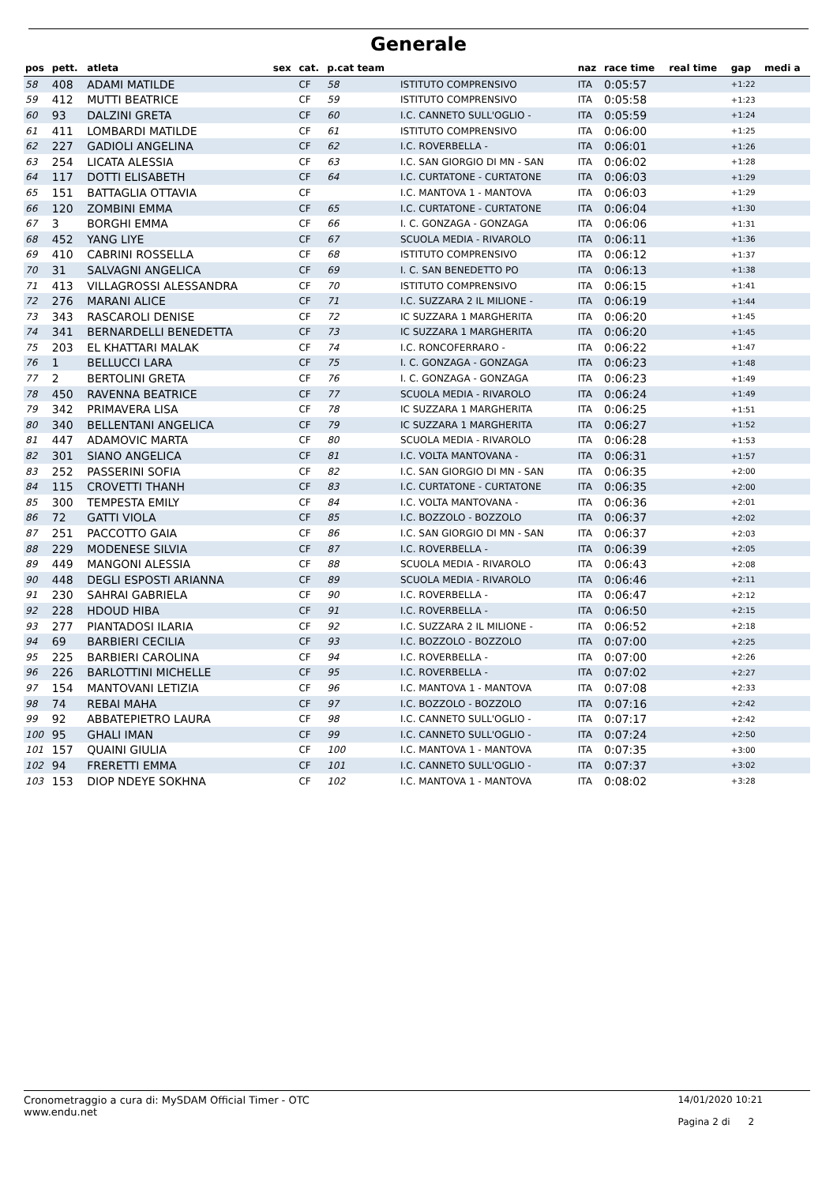Generale
| pos | pett. | atleta | sex | cat. | p.cat team | | naz | race time | real time | gap | medi a |
| --- | --- | --- | --- | --- | --- | --- | --- | --- | --- | --- | --- |
| 58 | 408 | ADAMI MATILDE | | CF | 58 | ISTITUTO COMPRENSIVO | ITA | 0:05:57 | | +1:22 | |
| 59 | 412 | MUTTI BEATRICE | | CF | 59 | ISTITUTO COMPRENSIVO | ITA | 0:05:58 | | +1:23 | |
| 60 | 93 | DALZINI GRETA | | CF | 60 | I.C. CANNETO SULL'OGLIO - | ITA | 0:05:59 | | +1:24 | |
| 61 | 411 | LOMBARDI MATILDE | | CF | 61 | ISTITUTO COMPRENSIVO | ITA | 0:06:00 | | +1:25 | |
| 62 | 227 | GADIOLI ANGELINA | | CF | 62 | I.C. ROVERBELLA - | ITA | 0:06:01 | | +1:26 | |
| 63 | 254 | LICATA ALESSIA | | CF | 63 | I.C. SAN GIORGIO DI MN - SAN | ITA | 0:06:02 | | +1:28 | |
| 64 | 117 | DOTTI ELISABETH | | CF | 64 | I.C. CURTATONE - CURTATONE | ITA | 0:06:03 | | +1:29 | |
| 65 | 151 | BATTAGLIA OTTAVIA | | CF | | I.C. MANTOVA 1 - MANTOVA | ITA | 0:06:03 | | +1:29 | |
| 66 | 120 | ZOMBINI EMMA | | CF | 65 | I.C. CURTATONE - CURTATONE | ITA | 0:06:04 | | +1:30 | |
| 67 | 3 | BORGHI EMMA | | CF | 66 | I. C. GONZAGA - GONZAGA | ITA | 0:06:06 | | +1:31 | |
| 68 | 452 | YANG LIYE | | CF | 67 | SCUOLA MEDIA - RIVAROLO | ITA | 0:06:11 | | +1:36 | |
| 69 | 410 | CABRINI ROSSELLA | | CF | 68 | ISTITUTO COMPRENSIVO | ITA | 0:06:12 | | +1:37 | |
| 70 | 31 | SALVAGNI ANGELICA | | CF | 69 | I. C. SAN BENEDETTO PO | ITA | 0:06:13 | | +1:38 | |
| 71 | 413 | VILLAGROSSI ALESSANDRA | | CF | 70 | ISTITUTO COMPRENSIVO | ITA | 0:06:15 | | +1:41 | |
| 72 | 276 | MARANI ALICE | | CF | 71 | I.C. SUZZARA 2 IL MILIONE - | ITA | 0:06:19 | | +1:44 | |
| 73 | 343 | RASCAROLI DENISE | | CF | 72 | IC SUZZARA 1 MARGHERITA | ITA | 0:06:20 | | +1:45 | |
| 74 | 341 | BERNARDELLI BENEDETTA | | CF | 73 | IC SUZZARA 1 MARGHERITA | ITA | 0:06:20 | | +1:45 | |
| 75 | 203 | EL KHATTARI MALAK | | CF | 74 | I.C. RONCOFERRARO - | ITA | 0:06:22 | | +1:47 | |
| 76 | 1 | BELLUCCI LARA | | CF | 75 | I. C. GONZAGA - GONZAGA | ITA | 0:06:23 | | +1:48 | |
| 77 | 2 | BERTOLINI GRETA | | CF | 76 | I. C. GONZAGA - GONZAGA | ITA | 0:06:23 | | +1:49 | |
| 78 | 450 | RAVENNA BEATRICE | | CF | 77 | SCUOLA MEDIA - RIVAROLO | ITA | 0:06:24 | | +1:49 | |
| 79 | 342 | PRIMAVERA LISA | | CF | 78 | IC SUZZARA 1 MARGHERITA | ITA | 0:06:25 | | +1:51 | |
| 80 | 340 | BELLENTANI ANGELICA | | CF | 79 | IC SUZZARA 1 MARGHERITA | ITA | 0:06:27 | | +1:52 | |
| 81 | 447 | ADAMOVIC MARTA | | CF | 80 | SCUOLA MEDIA - RIVAROLO | ITA | 0:06:28 | | +1:53 | |
| 82 | 301 | SIANO ANGELICA | | CF | 81 | I.C. VOLTA MANTOVANA - | ITA | 0:06:31 | | +1:57 | |
| 83 | 252 | PASSERINI SOFIA | | CF | 82 | I.C. SAN GIORGIO DI MN - SAN | ITA | 0:06:35 | | +2:00 | |
| 84 | 115 | CROVETTI THANH | | CF | 83 | I.C. CURTATONE - CURTATONE | ITA | 0:06:35 | | +2:00 | |
| 85 | 300 | TEMPESTA EMILY | | CF | 84 | I.C. VOLTA MANTOVANA - | ITA | 0:06:36 | | +2:01 | |
| 86 | 72 | GATTI VIOLA | | CF | 85 | I.C. BOZZOLO - BOZZOLO | ITA | 0:06:37 | | +2:02 | |
| 87 | 251 | PACCOTTO GAIA | | CF | 86 | I.C. SAN GIORGIO DI MN - SAN | ITA | 0:06:37 | | +2:03 | |
| 88 | 229 | MODENESE SILVIA | | CF | 87 | I.C. ROVERBELLA - | ITA | 0:06:39 | | +2:05 | |
| 89 | 449 | MANGONI ALESSIA | | CF | 88 | SCUOLA MEDIA - RIVAROLO | ITA | 0:06:43 | | +2:08 | |
| 90 | 448 | DEGLI ESPOSTI ARIANNA | | CF | 89 | SCUOLA MEDIA - RIVAROLO | ITA | 0:06:46 | | +2:11 | |
| 91 | 230 | SAHRAI GABRIELA | | CF | 90 | I.C. ROVERBELLA - | ITA | 0:06:47 | | +2:12 | |
| 92 | 228 | HDOUD HIBA | | CF | 91 | I.C. ROVERBELLA - | ITA | 0:06:50 | | +2:15 | |
| 93 | 277 | PIANTADOSI ILARIA | | CF | 92 | I.C. SUZZARA 2 IL MILIONE - | ITA | 0:06:52 | | +2:18 | |
| 94 | 69 | BARBIERI CECILIA | | CF | 93 | I.C. BOZZOLO - BOZZOLO | ITA | 0:07:00 | | +2:25 | |
| 95 | 225 | BARBIERI CAROLINA | | CF | 94 | I.C. ROVERBELLA - | ITA | 0:07:00 | | +2:26 | |
| 96 | 226 | BARLOTTINI MICHELLE | | CF | 95 | I.C. ROVERBELLA - | ITA | 0:07:02 | | +2:27 | |
| 97 | 154 | MANTOVANI LETIZIA | | CF | 96 | I.C. MANTOVA 1 - MANTOVA | ITA | 0:07:08 | | +2:33 | |
| 98 | 74 | REBAI MAHA | | CF | 97 | I.C. BOZZOLO - BOZZOLO | ITA | 0:07:16 | | +2:42 | |
| 99 | 92 | ABBATEPIETRO LAURA | | CF | 98 | I.C. CANNETO SULL'OGLIO - | ITA | 0:07:17 | | +2:42 | |
| 100 | 95 | GHALI IMAN | | CF | 99 | I.C. CANNETO SULL'OGLIO - | ITA | 0:07:24 | | +2:50 | |
| 101 | 157 | QUAINI GIULIA | | CF | 100 | I.C. MANTOVA 1 - MANTOVA | ITA | 0:07:35 | | +3:00 | |
| 102 | 94 | FRERETTI EMMA | | CF | 101 | I.C. CANNETO SULL'OGLIO - | ITA | 0:07:37 | | +3:02 | |
| 103 | 153 | DIOP NDEYE SOKHNA | | CF | 102 | I.C. MANTOVA 1 - MANTOVA | ITA | 0:08:02 | | +3:28 | |
Cronometraggio a cura di: MySDAM Official Timer - OTC
www.endu.net
14/01/2020 10:21
Pagina 2 di 2